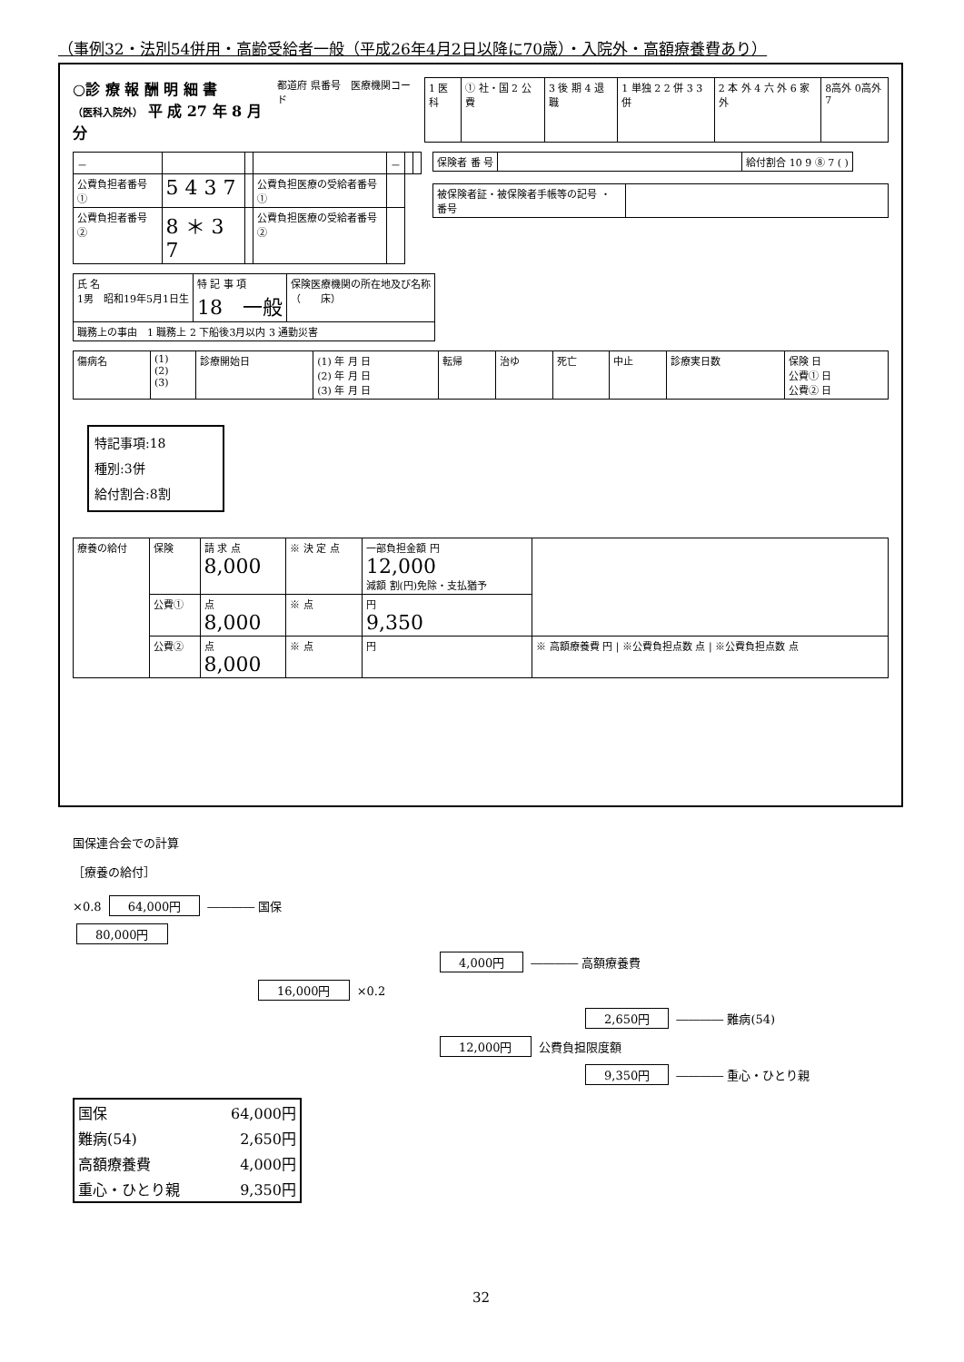（事例32・法別54併用・高齢受給者一般（平成26年4月2日以降に70歳）・入院外・高額療養費あり）
○診 療 報 酬 明 細 書
（医科入院外） 平 成 27 年 8 月分
都道府 県番号　医療機関コード
| 1 医科 | ① 社・国 2 公 費 | 3 後 期 4 退 職 | 1 単独 2 2 併 3 3 併 | 2 本 外 4 六 外 6 家 外 | 8高外 0高外7 |
| － | | | | － | | |
| 公費負担者番号 ① | 5 4 3 7 | | 公費負担医療の受給者番号① | | | |
| 公費負担者番号 ② | 8 ＊ 3 7 | | 公費負担医療の受給者番号② | | | |
| 保険者 番 号 | | 給付割合 10 9 ⑧ 7 ( ) |
| 被保険者証・被保険者手帳等の記号 ・ 番号 | |
| 氏 名 1男 昭和19年5月1日生 | 特 記 事 項 18 一般 | 保険医療機関の所在地及び名称 （ 床） |
| 職務上の事由 1 職務上 2 下船後3月以内 3 通勤災害 | | |
| 傷病名 | (1) (2) (3) | 診療開始日 | (1) 年 月 日 (2) 年 月 日 (3) 年 月 日 | 転帰 | 治ゆ | 死亡 | 中止 | 診療実日数 | 保険 日 公費① 日 公費② 日 |
特記事項:18
種別:3併
給付割合:8割
| 療養の給付 | 保険 | 請 求 点 8,000 | ※ 決 定 点 | 一部負担金額 円 12,000 減額 割(円)免除・支払猶予 | |
| | 公費① | 点 8,000 | ※ 点 | 円 9,350 | |
| | 公費② | 点 8,000 | ※ 点 | 円 | ※ 高額療養費 円 / ※公費負担点数 点 / ※公費負担点数 点 |
国保連合会での計算
［療養の給付］
×0.8 64,000円 ―――― 国保
80,000円
4,000円 ―――― 高額療養費
16,000円 ×0.2
2,650円 ―――― 難病(54)
12,000円 公費負担限度額
9,350円 ―――― 重心・ひとり親
| 国保 | 64,000円 |
| 難病(54) | 2,650円 |
| 高額療養費 | 4,000円 |
| 重心・ひとり親 | 9,350円 |
32